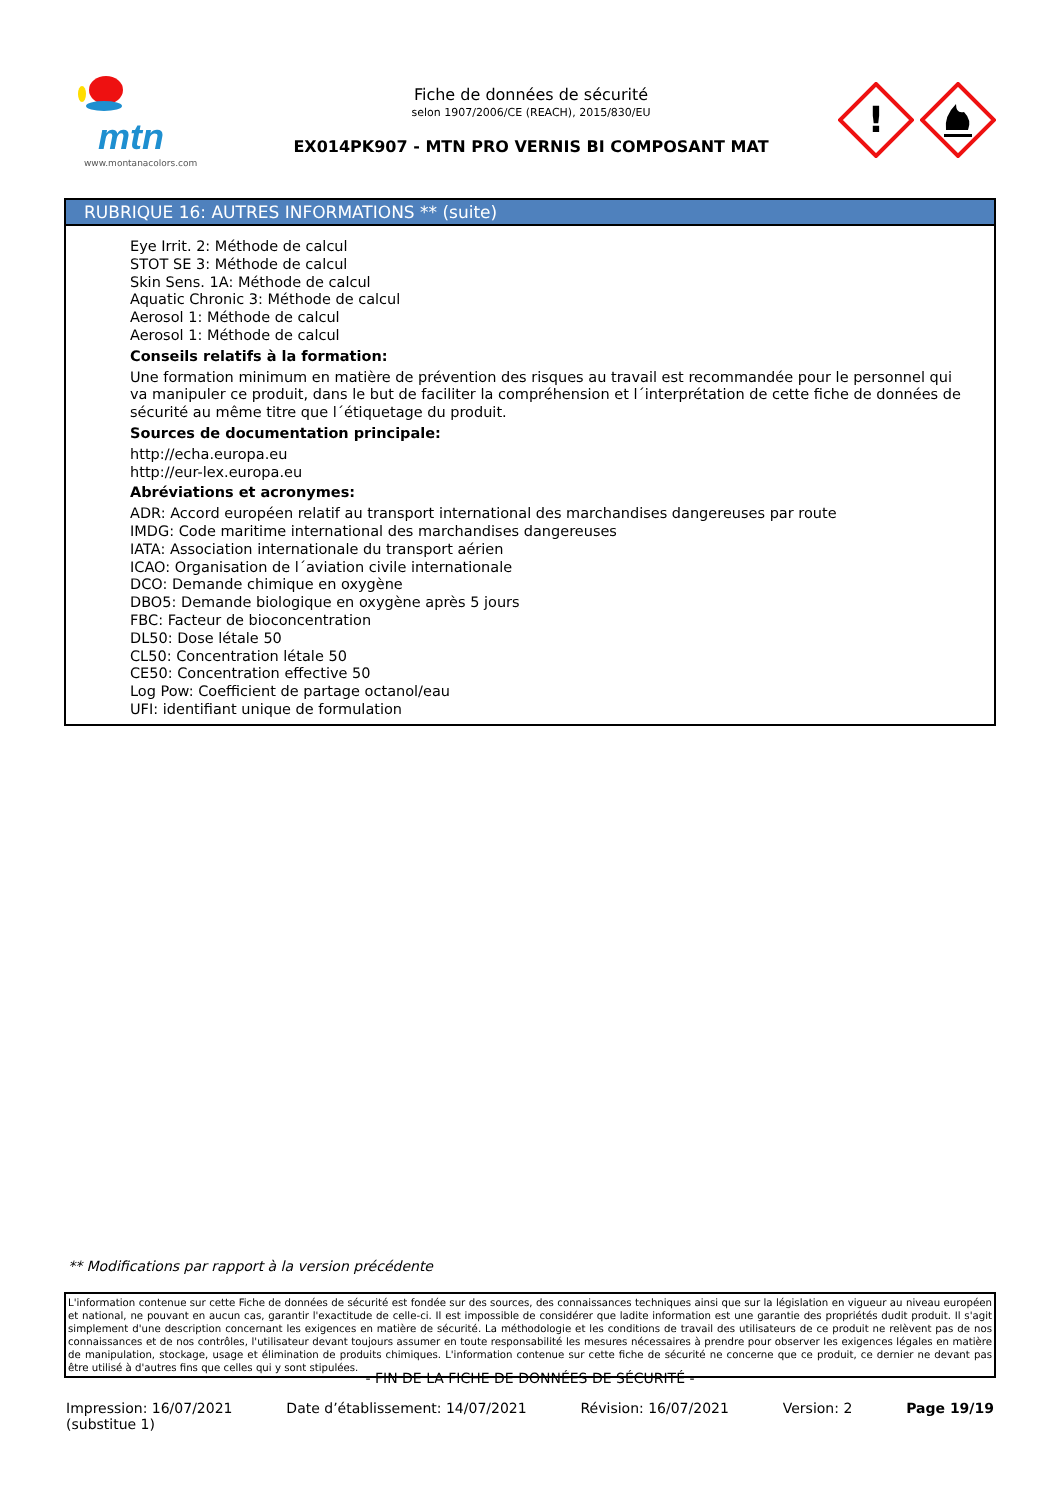mtn
www.montanacolors.com
Fiche de données de sécurité
selon 1907/2006/CE (REACH), 2015/830/EU
EX014PK907 - MTN PRO VERNIS BI COMPOSANT MAT
!
RUBRIQUE 16: AUTRES INFORMATIONS ** (suite)
Eye Irrit. 2: Méthode de calcul
STOT SE 3: Méthode de calcul
Skin Sens. 1A: Méthode de calcul
Aquatic Chronic 3: Méthode de calcul
Aerosol 1: Méthode de calcul
Aerosol 1: Méthode de calcul
Conseils relatifs à la formation:
Une formation minimum en matière de prévention des risques au travail est recommandée pour le personnel qui va manipuler ce produit, dans le but de faciliter la compréhension et l´interprétation de cette fiche de données de sécurité au même titre que l´étiquetage du produit.
Sources de documentation principale:
http://echa.europa.eu
http://eur-lex.europa.eu
Abréviations et acronymes:
ADR: Accord européen relatif au transport international des marchandises dangereuses par route
IMDG: Code maritime international des marchandises dangereuses
IATA: Association internationale du transport aérien
ICAO: Organisation de l´aviation civile internationale
DCO: Demande chimique en oxygène
DBO5: Demande biologique en oxygène après 5 jours
FBC: Facteur de bioconcentration
DL50: Dose létale 50
CL50: Concentration létale 50
CE50: Concentration effective 50
Log Pow: Coefficient de partage octanol/eau
UFI: identifiant unique de formulation
** Modifications par rapport à la version précédente
L'information contenue sur cette Fiche de données de sécurité est fondée sur des sources, des connaissances techniques ainsi que sur la législation en vigueur au niveau européen et national, ne pouvant en aucun cas, garantir l'exactitude de celle-ci. Il est impossible de considérer que ladite information est une garantie des propriétés dudit produit. Il s'agit simplement d'une description concernant les exigences en matière de sécurité. La méthodologie et les conditions de travail des utilisateurs de ce produit ne relèvent pas de nos connaissances et de nos contrôles, l'utilisateur devant toujours assumer en toute responsabilité les mesures nécessaires à prendre pour observer les exigences légales en matière de manipulation, stockage, usage et élimination de produits chimiques. L'information contenue sur cette fiche de sécurité ne concerne que ce produit, ce dernier ne devant pas être utilisé à d'autres fins que celles qui y sont stipulées.
- FIN DE LA FICHE DE DONNÉES DE SÉCURITÉ -
Impression: 16/07/2021
(substitue 1)
Date d’établissement: 14/07/2021
Révision: 16/07/2021 Version: 2 Page 19/19